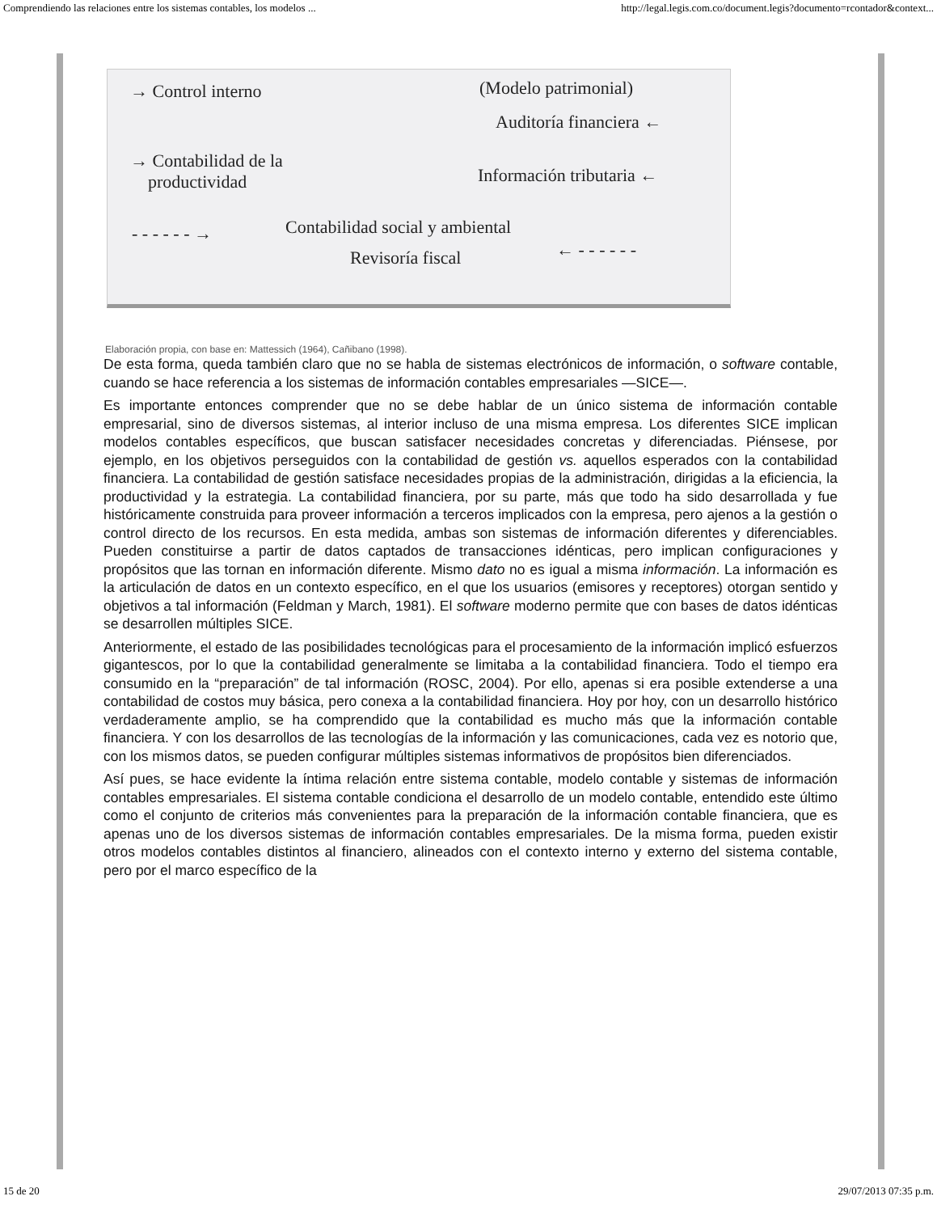Comprendiendo las relaciones entre los sistemas contables, los modelos ... http://legal.legis.com.co/document.legis?documento=rcontador&context...
→ Control interno (Modelo patrimonial)
Auditoría financiera ←
→ Contabilidad de la
productividad
Información tributaria ←
- - - - - - →
Contabilidad social y ambiental
← - - - - - -
Revisoría fiscal
Elaboración propia, con base en: Mattessich (1964), Cañibano (1998).
De esta forma, queda también claro que no se habla de sistemas electrónicos de información, o software contable, cuando se hace referencia a los sistemas de información contables empresariales —SICE—.
Es importante entonces comprender que no se debe hablar de un único sistema de información contable empresarial, sino de diversos sistemas, al interior incluso de una misma empresa. Los diferentes SICE implican modelos contables específicos, que buscan satisfacer necesidades concretas y diferenciadas. Piénsese, por ejemplo, en los objetivos perseguidos con la contabilidad de gestión vs. aquellos esperados con la contabilidad financiera. La contabilidad de gestión satisface necesidades propias de la administración, dirigidas a la eficiencia, la productividad y la estrategia. La contabilidad financiera, por su parte, más que todo ha sido desarrollada y fue históricamente construida para proveer información a terceros implicados con la empresa, pero ajenos a la gestión o control directo de los recursos. En esta medida, ambas son sistemas de información diferentes y diferenciables. Pueden constituirse a partir de datos captados de transacciones idénticas, pero implican configuraciones y propósitos que las tornan en información diferente. Mismo dato no es igual a misma información. La información es la articulación de datos en un contexto específico, en el que los usuarios (emisores y receptores) otorgan sentido y objetivos a tal información (Feldman y March, 1981). El software moderno permite que con bases de datos idénticas se desarrollen múltiples SICE.
Anteriormente, el estado de las posibilidades tecnológicas para el procesamiento de la información implicó esfuerzos gigantescos, por lo que la contabilidad generalmente se limitaba a la contabilidad financiera. Todo el tiempo era consumido en la “preparación” de tal información (ROSC, 2004). Por ello, apenas si era posible extenderse a una contabilidad de costos muy básica, pero conexa a la contabilidad financiera. Hoy por hoy, con un desarrollo histórico verdaderamente amplio, se ha comprendido que la contabilidad es mucho más que la información contable financiera. Y con los desarrollos de las tecnologías de la información y las comunicaciones, cada vez es notorio que, con los mismos datos, se pueden configurar múltiples sistemas informativos de propósitos bien diferenciados.
Así pues, se hace evidente la íntima relación entre sistema contable, modelo contable y sistemas de información contables empresariales. El sistema contable condiciona el desarrollo de un modelo contable, entendido este último como el conjunto de criterios más convenientes para la preparación de la información contable financiera, que es apenas uno de los diversos sistemas de información contables empresariales. De la misma forma, pueden existir otros modelos contables distintos al financiero, alineados con el contexto interno y externo del sistema contable, pero por el marco específico de la
15 de 20 29/07/2013 07:35 p.m.